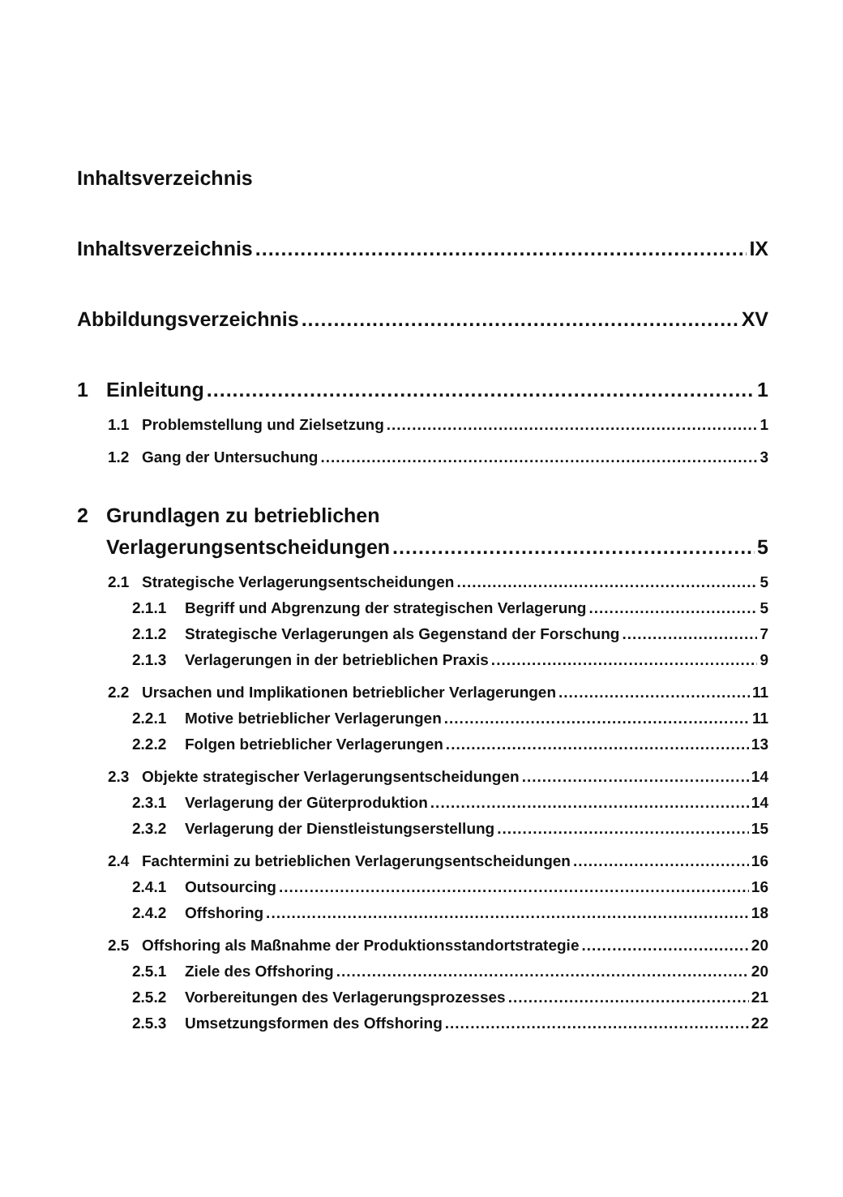Inhaltsverzeichnis
Inhaltsverzeichnis IX
Abbildungsverzeichnis XV
1 Einleitung 1
1.1 Problemstellung und Zielsetzung 1
1.2 Gang der Untersuchung 3
2 Grundlagen zu betrieblichen
Verlagerungsentscheidungen 5
2.1 Strategische Verlagerungsentscheidungen 5
2.1.1 Begriff und Abgrenzung der strategischen Verlagerung 5
2.1.2 Strategische Verlagerungen als Gegenstand der Forschung 7
2.1.3 Verlagerungen in der betrieblichen Praxis 9
2.2 Ursachen und Implikationen betrieblicher Verlagerungen 11
2.2.1 Motive betrieblicher Verlagerungen 11
2.2.2 Folgen betrieblicher Verlagerungen 13
2.3 Objekte strategischer Verlagerungsentscheidungen 14
2.3.1 Verlagerung der Güterproduktion 14
2.3.2 Verlagerung der Dienstleistungserstellung 15
2.4 Fachtermini zu betrieblichen Verlagerungsentscheidungen 16
2.4.1 Outsourcing 16
2.4.2 Offshoring 18
2.5 Offshoring als Maßnahme der Produktionsstandortstrategie 20
2.5.1 Ziele des Offshoring 20
2.5.2 Vorbereitungen des Verlagerungsprozesses 21
2.5.3 Umsetzungsformen des Offshoring 22